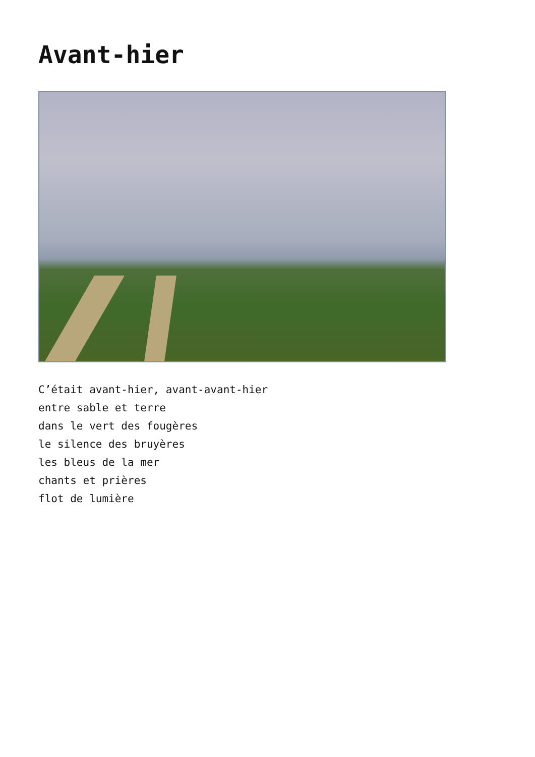Avant-hier
C’était avant-hier, avant-avant-hier
entre sable et terre
dans le vert des fougères
le silence des bruyères
les bleus de la mer
chants et prières
flot de lumière